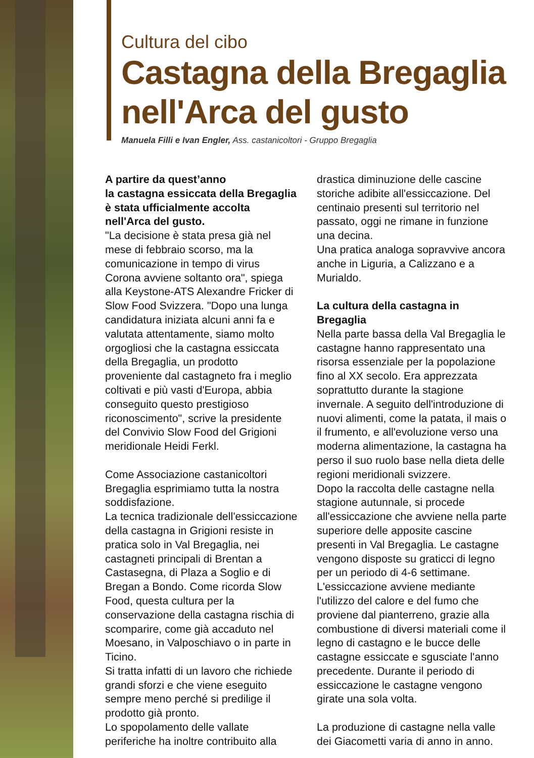Cultura del cibo
Castagna della Bregaglia nell'Arca del gusto
Manuela Filli e Ivan Engler, Ass. castanicoltori - Gruppo Bregaglia
A partire da quest’anno
la castagna essiccata della Bregaglia è stata ufficialmente accolta nell'Arca del gusto.
"La decisione è stata presa già nel mese di febbraio scorso, ma la comunicazione in tempo di virus Corona avviene soltanto ora", spiega alla Keystone-ATS Alexandre Fricker di Slow Food Svizzera. "Dopo una lunga candidatura iniziata alcuni anni fa e valutata attentamente, siamo molto orgogliosi che la castagna essiccata della Bregaglia, un prodotto proveniente dal castagneto fra i meglio coltivati e più vasti d'Europa, abbia conseguito questo prestigioso riconoscimento", scrive la presidente del Convivio Slow Food del Grigioni meridionale Heidi Ferkl.
Come Associazione castanicoltori Bregaglia esprimiamo tutta la nostra soddisfazione.
La tecnica tradizionale dell'essiccazione della castagna in Grigioni resiste in pratica solo in Val Bregaglia, nei castagneti principali di Brentan a Castasegna, di Plaza a Soglio e di Bregan a Bondo. Come ricorda Slow Food, questa cultura per la conservazione della castagna rischia di scomparire, come già accaduto nel Moesano, in Valposchiavo o in parte in Ticino.
Si tratta infatti di un lavoro che richiede grandi sforzi e che viene eseguito sempre meno perché si predilige il prodotto già pronto.
Lo spopolamento delle vallate periferiche ha inoltre contribuito alla drastica diminuzione delle cascine storiche adibite all'essiccazione. Del centinaio presenti sul territorio nel passato, oggi ne rimane in funzione una decina.
Una pratica analoga sopravvive ancora anche in Liguria, a Calizzano e a Murialdo.
La cultura della castagna in Bregaglia
Nella parte bassa della Val Bregaglia le castagne hanno rappresentato una risorsa essenziale per la popolazione fino al XX secolo. Era apprezzata soprattutto durante la stagione invernale. A seguito dell'introduzione di nuovi alimenti, come la patata, il mais o il frumento, e all'evoluzione verso una moderna alimentazione, la castagna ha perso il suo ruolo base nella dieta delle regioni meridionali svizzere.
Dopo la raccolta delle castagne nella stagione autunnale, si procede all'essiccazione che avviene nella parte superiore delle apposite cascine presenti in Val Bregaglia. Le castagne vengono disposte su graticci di legno per un periodo di 4-6 settimane. L'essiccazione avviene mediante l'utilizzo del calore e del fumo che proviene dal pianterreno, grazie alla combustione di diversi materiali come il legno di castagno e le bucce delle castagne essiccate e sgusciate l'anno precedente. Durante il periodo di essiccazione le castagne vengono girate una sola volta.
La produzione di castagne nella valle dei Giacometti varia di anno in anno.